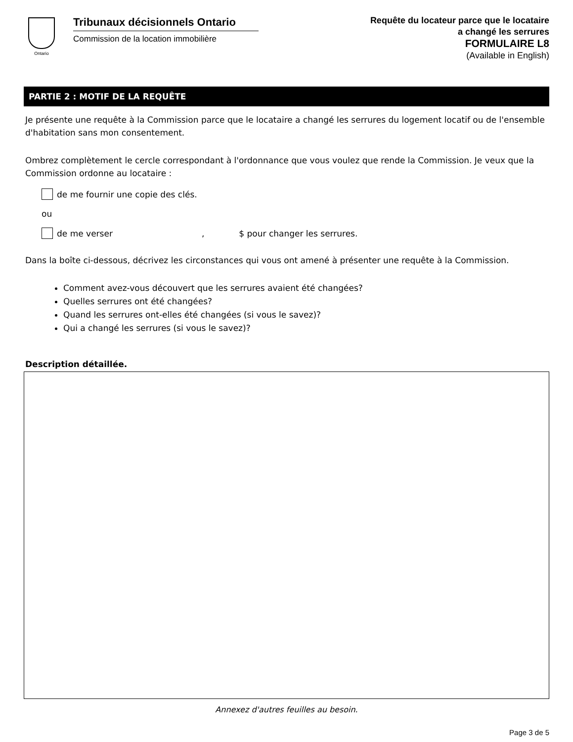Ontario
Tribunaux décisionnels Ontario
Commission de la location immobilière
Requête du locateur parce que le locataire
a changé les serrures
FORMULAIRE L8
(Available in English)
PARTIE 2 : MOTIF DE LA REQUÊTE
Je présente une requête à la Commission parce que le locataire a changé les serrures du logement locatif ou de l'ensemble d'habitation sans mon consentement.
Ombrez complètement le cercle correspondant à l'ordonnance que vous voulez que rende la Commission. Je veux que la Commission ordonne au locataire :
de me fournir une copie des clés.
ou
de me verser , $ pour changer les serrures.
Dans la boîte ci-dessous, décrivez les circonstances qui vous ont amené à présenter une requête à la Commission.
Comment avez-vous découvert que les serrures avaient été changées?
Quelles serrures ont été changées?
Quand les serrures ont-elles été changées (si vous le savez)?
Qui a changé les serrures (si vous le savez)?
Description détaillée.
Annexez d'autres feuilles au besoin.
Page 3 de 5